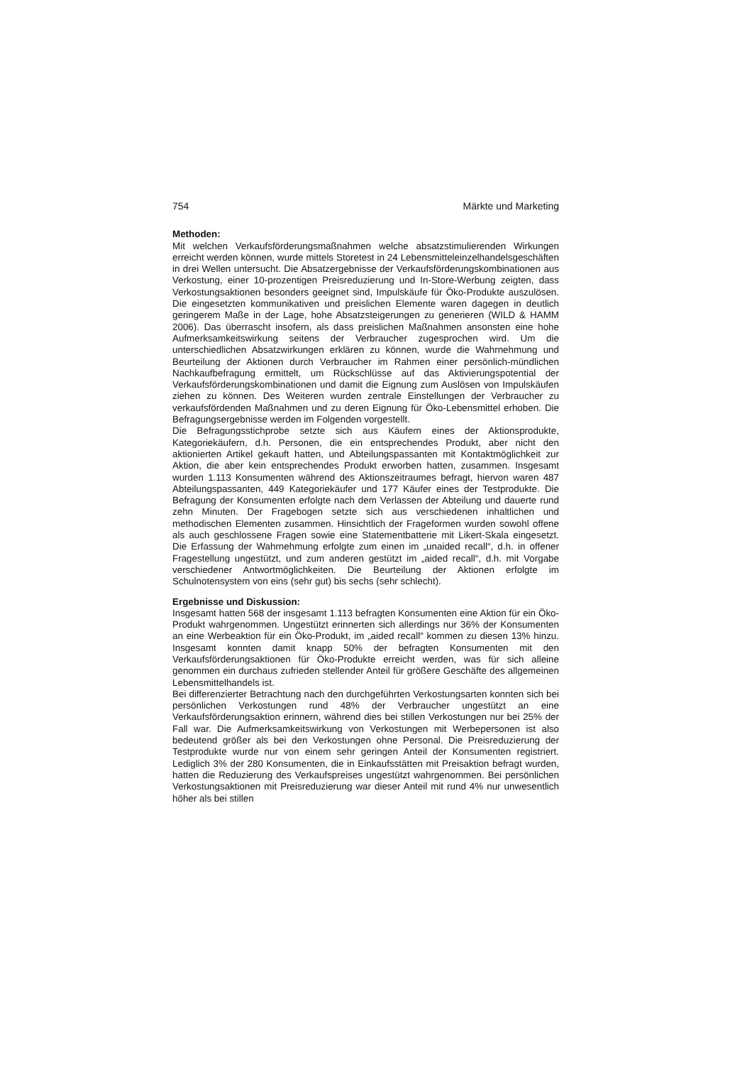754 Märkte und Marketing
Methoden:
Mit welchen Verkaufsförderungsmaßnahmen welche absatzstimulierenden Wirkungen erreicht werden können, wurde mittels Storetest in 24 Lebensmitteleinzelhandelsgeschäften in drei Wellen untersucht. Die Absatzergebnisse der Verkaufsförderungskombinationen aus Verkostung, einer 10-prozentigen Preisreduzierung und In-Store-Werbung zeigten, dass Verkostungsaktionen besonders geeignet sind, Impulskäufe für Öko-Produkte auszulösen. Die eingesetzten kommunikativen und preislichen Elemente waren dagegen in deutlich geringerem Maße in der Lage, hohe Absatzsteigerungen zu generieren (WILD & HAMM 2006). Das überrascht insofern, als dass preislichen Maßnahmen ansonsten eine hohe Aufmerksamkeitswirkung seitens der Verbraucher zugesprochen wird. Um die unterschiedlichen Absatzwirkungen erklären zu können, wurde die Wahrnehmung und Beurteilung der Aktionen durch Verbraucher im Rahmen einer persönlich-mündlichen Nachkaufbefragung ermittelt, um Rückschlüsse auf das Aktivierungspotential der Verkaufsförderungskombinationen und damit die Eignung zum Auslösen von Impulskäufen ziehen zu können. Des Weiteren wurden zentrale Einstellungen der Verbraucher zu verkaufsfördenden Maßnahmen und zu deren Eignung für Öko-Lebensmittel erhoben. Die Befragungsergebnisse werden im Folgenden vorgestellt.
Die Befragungsstichprobe setzte sich aus Käufern eines der Aktionsprodukte, Kategoriekäufern, d.h. Personen, die ein entsprechendes Produkt, aber nicht den aktionierten Artikel gekauft hatten, und Abteilungspassanten mit Kontaktmöglichkeit zur Aktion, die aber kein entsprechendes Produkt erworben hatten, zusammen. Insgesamt wurden 1.113 Konsumenten während des Aktionszeitraumes befragt, hiervon waren 487 Abteilungspassanten, 449 Kategoriekäufer und 177 Käufer eines der Testprodukte. Die Befragung der Konsumenten erfolgte nach dem Verlassen der Abteilung und dauerte rund zehn Minuten. Der Fragebogen setzte sich aus verschiedenen inhaltlichen und methodischen Elementen zusammen. Hinsichtlich der Frageformen wurden sowohl offene als auch geschlossene Fragen sowie eine Statementbatterie mit Likert-Skala eingesetzt. Die Erfassung der Wahrnehmung erfolgte zum einen im „unaided recall“, d.h. in offener Fragestellung ungestützt, und zum anderen gestützt im „aided recall“, d.h. mit Vorgabe verschiedener Antwortmöglichkeiten. Die Beurteilung der Aktionen erfolgte im Schulnotensystem von eins (sehr gut) bis sechs (sehr schlecht).
Ergebnisse und Diskussion:
Insgesamt hatten 568 der insgesamt 1.113 befragten Konsumenten eine Aktion für ein Öko-Produkt wahrgenommen. Ungestützt erinnerten sich allerdings nur 36% der Konsumenten an eine Werbeaktion für ein Öko-Produkt, im „aided recall“ kommen zu diesen 13% hinzu. Insgesamt konnten damit knapp 50% der befragten Konsumenten mit den Verkaufsförderungsaktionen für Öko-Produkte erreicht werden, was für sich alleine genommen ein durchaus zufrieden stellender Anteil für größere Geschäfte des allgemeinen Lebensmittelhandels ist.
Bei differenzierter Betrachtung nach den durchgeführten Verkostungsarten konnten sich bei persönlichen Verkostungen rund 48% der Verbraucher ungestützt an eine Verkaufsförderungsaktion erinnern, während dies bei stillen Verkostungen nur bei 25% der Fall war. Die Aufmerksamkeitswirkung von Verkostungen mit Werbepersonen ist also bedeutend größer als bei den Verkostungen ohne Personal. Die Preisreduzierung der Testprodukte wurde nur von einem sehr geringen Anteil der Konsumenten registriert. Lediglich 3% der 280 Konsumenten, die in Einkaufsstätten mit Preisaktion befragt wurden, hatten die Reduzierung des Verkaufspreises ungestützt wahrgenommen. Bei persönlichen Verkostungsaktionen mit Preisreduzierung war dieser Anteil mit rund 4% nur unwesentlich höher als bei stillen